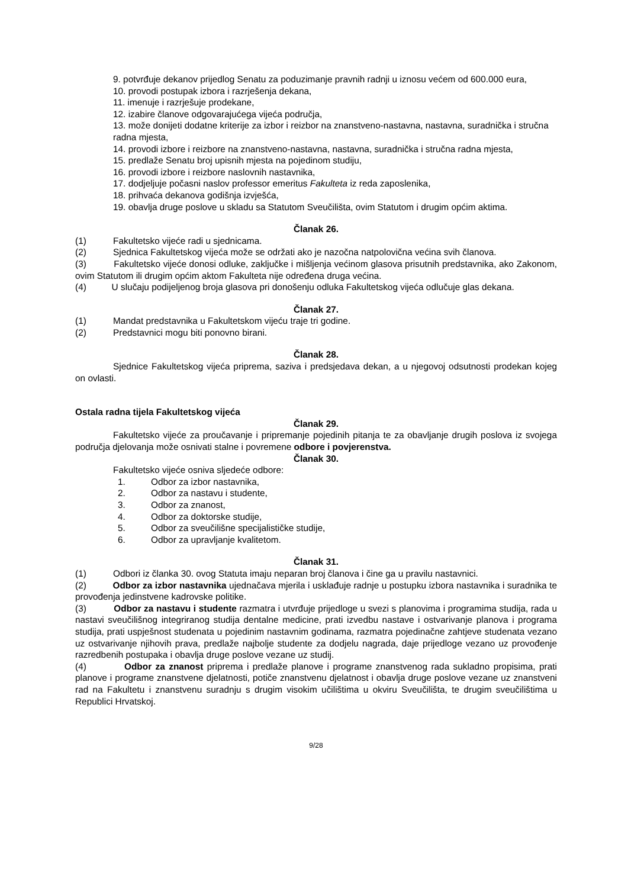9. potvrđuje dekanov prijedlog Senatu za poduzimanje pravnih radnji u iznosu većem od 600.000 eura,
10. provodi postupak izbora i razrješenja dekana,
11. imenuje i razrješuje prodekane,
12. izabire članove odgovarajućega vijeća područja,
13. može donijeti dodatne kriterije za izbor i reizbor na znanstveno-nastavna, nastavna, suradnička i stručna radna mjesta,
14. provodi izbore i reizbore na znanstveno-nastavna, nastavna, suradnička i stručna radna mjesta,
15. predlaže Senatu broj upisnih mjesta na pojedinom studiju,
16. provodi izbore i reizbore naslovnih nastavnika,
17. dodjeljuje počasni naslov professor emeritus Fakulteta iz reda zaposlenika,
18. prihvaća dekanova godišnja izvješća,
19. obavlja druge poslove u skladu sa Statutom Sveučilišta, ovim Statutom i drugim općim aktima.
Članak 26.
(1) Fakultetsko vijeće radi u sjednicama.
(2) Sjednica Fakultetskog vijeća može se održati ako je nazočna natpolovična većina svih članova.
(3) Fakultetsko vijeće donosi odluke, zaključke i mišljenja većinom glasova prisutnih predstavnika, ako Zakonom, ovim Statutom ili drugim općim aktom Fakulteta nije određena druga većina.
(4) U slučaju podijeljenog broja glasova pri donošenju odluka Fakultetskog vijeća odlučuje glas dekana.
Članak 27.
(1) Mandat predstavnika u Fakultetskom vijeću traje tri godine.
(2) Predstavnici mogu biti ponovno birani.
Članak 28.
Sjednice Fakultetskog vijeća priprema, saziva i predsjedava dekan, a u njegovoj odsutnosti prodekan kojeg on ovlasti.
Ostala radna tijela Fakultetskog vijeća
Članak 29.
Fakultetsko vijeće za proučavanje i pripremanje pojedinih pitanja te za obavljanje drugih poslova iz svojega područja djelovanja može osnivati stalne i povremene odbore i povjerenstva.
Članak 30.
Fakultetsko vijeće osniva sljedeće odbore:
1. Odbor za izbor nastavnika,
2. Odbor za nastavu i studente,
3. Odbor za znanost,
4. Odbor za doktorske studije,
5. Odbor za sveučilišne specijalističke studije,
6. Odbor za upravljanje kvalitetom.
Članak 31.
(1) Odbori iz članka 30. ovog Statuta imaju neparan broj članova i čine ga u pravilu nastavnici.
(2) Odbor za izbor nastavnika ujednačava mjerila i usklađuje radnje u postupku izbora nastavnika i suradnika te provođenja jedinstvene kadrovske politike.
(3) Odbor za nastavu i studente razmatra i utvrđuje prijedloge u svezi s planovima i programima studija, rada u nastavi sveučilišnog integriranog studija dentalne medicine, prati izvedbu nastave i ostvarivanje planova i programa studija, prati uspješnost studenata u pojedinim nastavnim godinama, razmatra pojedinačne zahtjeve studenata vezano uz ostvarivanje njihovih prava, predlaže najbolje studente za dodjelu nagrada, daje prijedloge vezano uz provođenje razredbenih postupaka i obavlja druge poslove vezane uz studij.
(4) Odbor za znanost priprema i predlaže planove i programe znanstvenog rada sukladno propisima, prati planove i programe znanstvene djelatnosti, potiče znanstvenu djelatnost i obavlja druge poslove vezane uz znanstveni rad na Fakultetu i znanstvenu suradnju s drugim visokim učilištima u okviru Sveučilišta, te drugim sveučilištima u Republici Hrvatskoj.
9/28